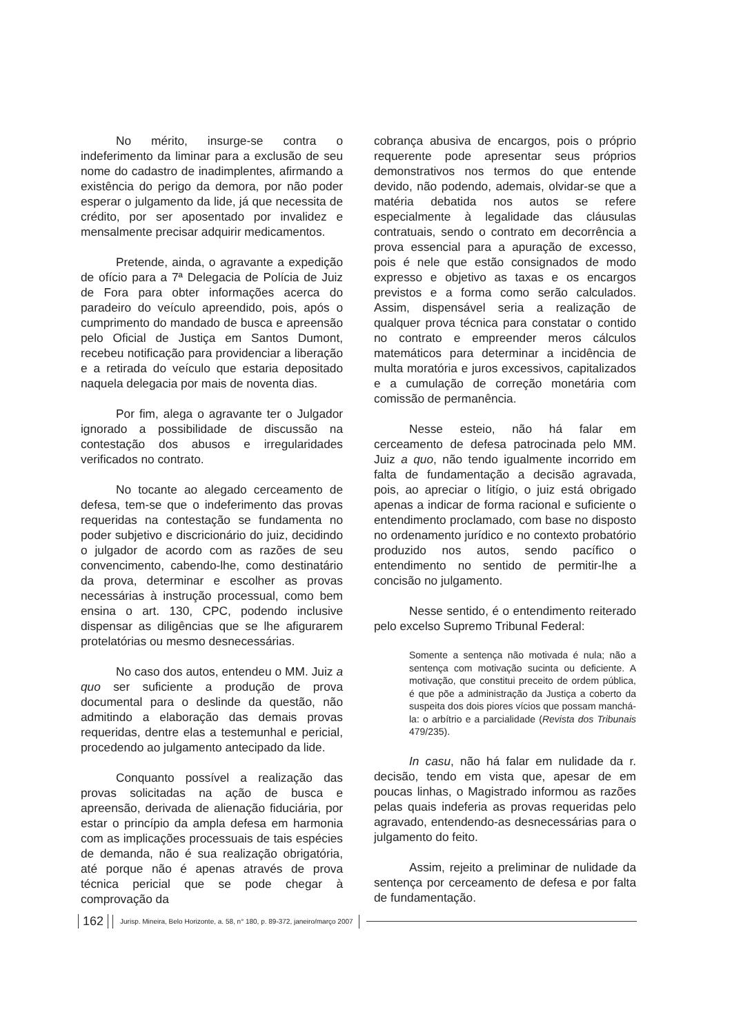No mérito, insurge-se contra o indeferimento da liminar para a exclusão de seu nome do cadastro de inadimplentes, afirmando a existência do perigo da demora, por não poder esperar o julgamento da lide, já que necessita de crédito, por ser aposentado por invalidez e mensalmente precisar adquirir medicamentos.
Pretende, ainda, o agravante a expedição de ofício para a 7ª Delegacia de Polícia de Juiz de Fora para obter informações acerca do paradeiro do veículo apreendido, pois, após o cumprimento do mandado de busca e apreensão pelo Oficial de Justiça em Santos Dumont, recebeu notificação para providenciar a liberação e a retirada do veículo que estaria depositado naquela delegacia por mais de noventa dias.
Por fim, alega o agravante ter o Julgador ignorado a possibilidade de discussão na contestação dos abusos e irregularidades verificados no contrato.
No tocante ao alegado cerceamento de defesa, tem-se que o indeferimento das provas requeridas na contestação se fundamenta no poder subjetivo e discricionário do juiz, decidindo o julgador de acordo com as razões de seu convencimento, cabendo-lhe, como destinatário da prova, determinar e escolher as provas necessárias à instrução processual, como bem ensina o art. 130, CPC, podendo inclusive dispensar as diligências que se lhe afigurarem protelatórias ou mesmo desnecessárias.
No caso dos autos, entendeu o MM. Juiz a quo ser suficiente a produção de prova documental para o deslinde da questão, não admitindo a elaboração das demais provas requeridas, dentre elas a testemunhal e pericial, procedendo ao julgamento antecipado da lide.
Conquanto possível a realização das provas solicitadas na ação de busca e apreensão, derivada de alienação fiduciária, por estar o princípio da ampla defesa em harmonia com as implicações processuais de tais espécies de demanda, não é sua realização obrigatória, até porque não é apenas através de prova técnica pericial que se pode chegar à comprovação da
cobrança abusiva de encargos, pois o próprio requerente pode apresentar seus próprios demonstrativos nos termos do que entende devido, não podendo, ademais, olvidar-se que a matéria debatida nos autos se refere especialmente à legalidade das cláusulas contratuais, sendo o contrato em decorrência a prova essencial para a apuração de excesso, pois é nele que estão consignados de modo expresso e objetivo as taxas e os encargos previstos e a forma como serão calculados. Assim, dispensável seria a realização de qualquer prova técnica para constatar o contido no contrato e empreender meros cálculos matemáticos para determinar a incidência de multa moratória e juros excessivos, capitalizados e a cumulação de correção monetária com comissão de permanência.
Nesse esteio, não há falar em cerceamento de defesa patrocinada pelo MM. Juiz a quo, não tendo igualmente incorrido em falta de fundamentação a decisão agravada, pois, ao apreciar o litígio, o juiz está obrigado apenas a indicar de forma racional e suficiente o entendimento proclamado, com base no disposto no ordenamento jurídico e no contexto probatório produzido nos autos, sendo pacífico o entendimento no sentido de permitir-lhe a concisão no julgamento.
Nesse sentido, é o entendimento reiterado pelo excelso Supremo Tribunal Federal:
Somente a sentença não motivada é nula; não a sentença com motivação sucinta ou deficiente. A motivação, que constitui preceito de ordem pública, é que põe a administração da Justiça a coberto da suspeita dos dois piores vícios que possam manchá-la: o arbítrio e a parcialidade (Revista dos Tribunais 479/235).
In casu, não há falar em nulidade da r. decisão, tendo em vista que, apesar de em poucas linhas, o Magistrado informou as razões pelas quais indeferia as provas requeridas pelo agravado, entendendo-as desnecessárias para o julgamento do feito.
Assim, rejeito a preliminar de nulidade da sentença por cerceamento de defesa e por falta de fundamentação.
162 Jurisp. Mineira, Belo Horizonte, a. 58, n° 180, p. 89-372, janeiro/março 2007